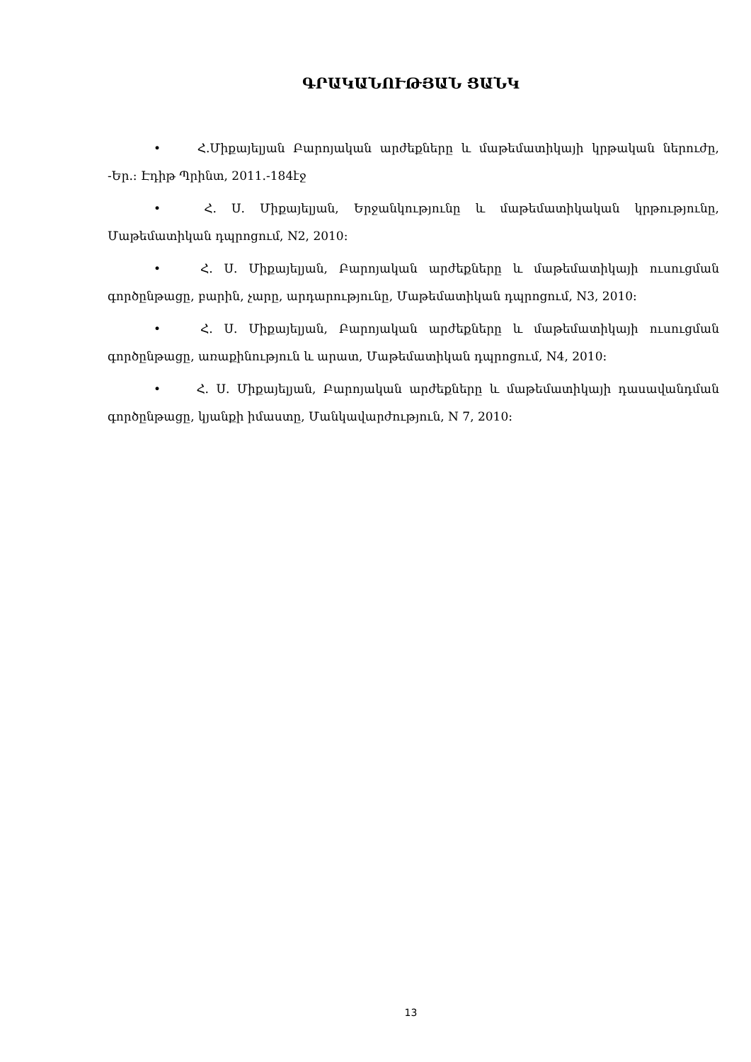ԳՐԱԿԱՆՈՒԹՅԱՆ ՑԱՆԿ
• Հ.Միքայելյան Բարոյական արժեքները և մաթեմատիկայի կրթական ներուժը, -Եր.: Էդիթ Պրինտ, 2011.-184էջ
• Հ. Ս. Միքայելյան, Երջանկությունը և մաթեմատիկական կրթությունը, Մաթեմատիկան դպրոցում, N2, 2010:
• Հ. Ս. Միքայելյան, Բարոյական արժեքները և մաթեմատիկայի ուսուցման գործընթացը, բարին, չարը, արդարությունը, Մաթեմատիկան դպրոցում, N3, 2010:
• Հ. Ս. Միքայելյան, Բարոյական արժեքները և մաթեմատիկայի ուսուցման գործընթացը, առաքինություն և արատ, Մաթեմատիկան դպրոցում, N4, 2010:
• Հ. Ս. Միքայելյան, Բարոյական արժեքները և մաթեմատիկայի դասավանդման գործընթացը, կյանքի իմաստը, Մանկավարժություն, N 7, 2010:
13